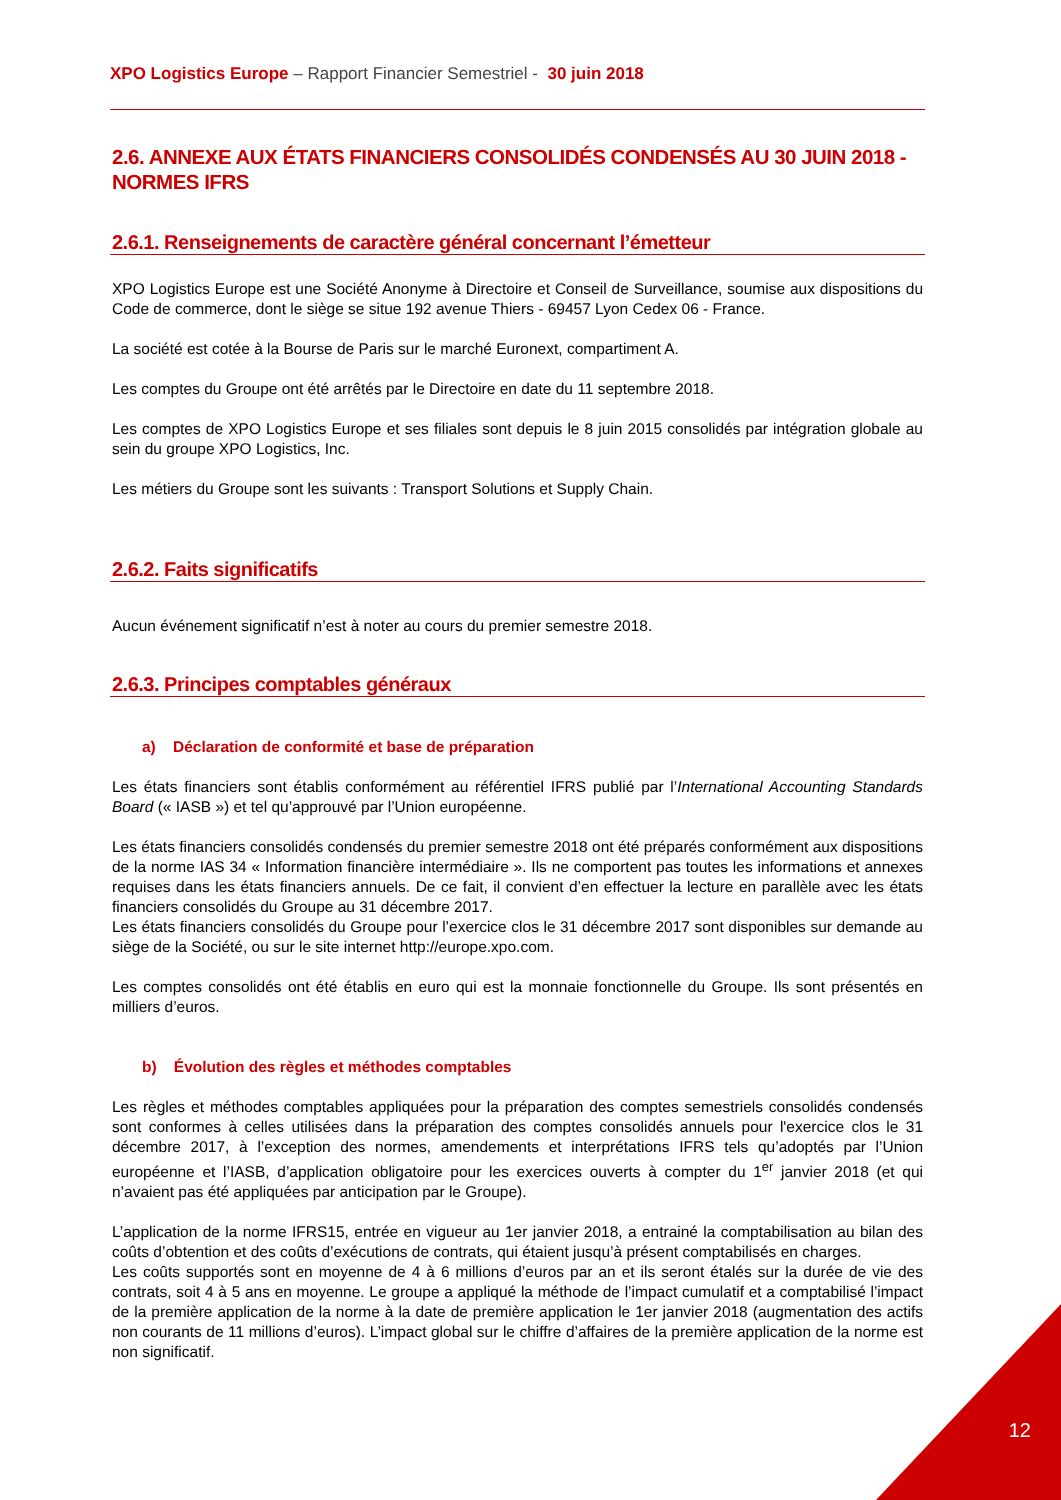XPO Logistics Europe – Rapport Financier Semestriel - 30 juin 2018
2.6. ANNEXE AUX ÉTATS FINANCIERS CONSOLIDÉS CONDENSÉS AU 30 JUIN 2018 - NORMES IFRS
2.6.1. Renseignements de caractère général concernant l’émetteur
XPO Logistics Europe est une Société Anonyme à Directoire et Conseil de Surveillance, soumise aux dispositions du Code de commerce, dont le siège se situe 192 avenue Thiers - 69457 Lyon Cedex 06 - France.
La société est cotée à la Bourse de Paris sur le marché Euronext, compartiment A.
Les comptes du Groupe ont été arrêtés par le Directoire en date du 11 septembre 2018.
Les comptes de XPO Logistics Europe et ses filiales sont depuis le 8 juin 2015 consolidés par intégration globale au sein du groupe XPO Logistics, Inc.
Les métiers du Groupe sont les suivants : Transport Solutions et Supply Chain.
2.6.2. Faits significatifs
Aucun événement significatif n’est à noter au cours du premier semestre 2018.
2.6.3. Principes comptables généraux
a) Déclaration de conformité et base de préparation
Les états financiers sont établis conformément au référentiel IFRS publié par l’International Accounting Standards Board (« IASB ») et tel qu’approuvé par l’Union européenne.
Les états financiers consolidés condensés du premier semestre 2018 ont été préparés conformément aux dispositions de la norme IAS 34 « Information financière intermédiaire ». Ils ne comportent pas toutes les informations et annexes requises dans les états financiers annuels. De ce fait, il convient d’en effectuer la lecture en parallèle avec les états financiers consolidés du Groupe au 31 décembre 2017.
Les états financiers consolidés du Groupe pour l’exercice clos le 31 décembre 2017 sont disponibles sur demande au siège de la Société, ou sur le site internet http://europe.xpo.com.
Les comptes consolidés ont été établis en euro qui est la monnaie fonctionnelle du Groupe. Ils sont présentés en milliers d’euros.
b) Évolution des règles et méthodes comptables
Les règles et méthodes comptables appliquées pour la préparation des comptes semestriels consolidés condensés sont conformes à celles utilisées dans la préparation des comptes consolidés annuels pour l'exercice clos le 31 décembre 2017, à l’exception des normes, amendements et interprétations IFRS tels qu’adoptés par l’Union européenne et l’IASB, d’application obligatoire pour les exercices ouverts à compter du 1<sup>er</sup> janvier 2018 (et qui n’avaient pas été appliquées par anticipation par le Groupe).
L’application de la norme IFRS15, entrée en vigueur au 1er janvier 2018, a entrainé la comptabilisation au bilan des coûts d’obtention et des coûts d’exécutions de contrats, qui étaient jusqu’à présent comptabilisés en charges.
Les coûts supportés sont en moyenne de 4 à 6 millions d’euros par an et ils seront étalés sur la durée de vie des contrats, soit 4 à 5 ans en moyenne. Le groupe a appliqué la méthode de l’impact cumulatif et a comptabilisé l’impact de la première application de la norme à la date de première application le 1er janvier 2018 (augmentation des actifs non courants de 11 millions d’euros). L’impact global sur le chiffre d’affaires de la première application de la norme est non significatif.
12